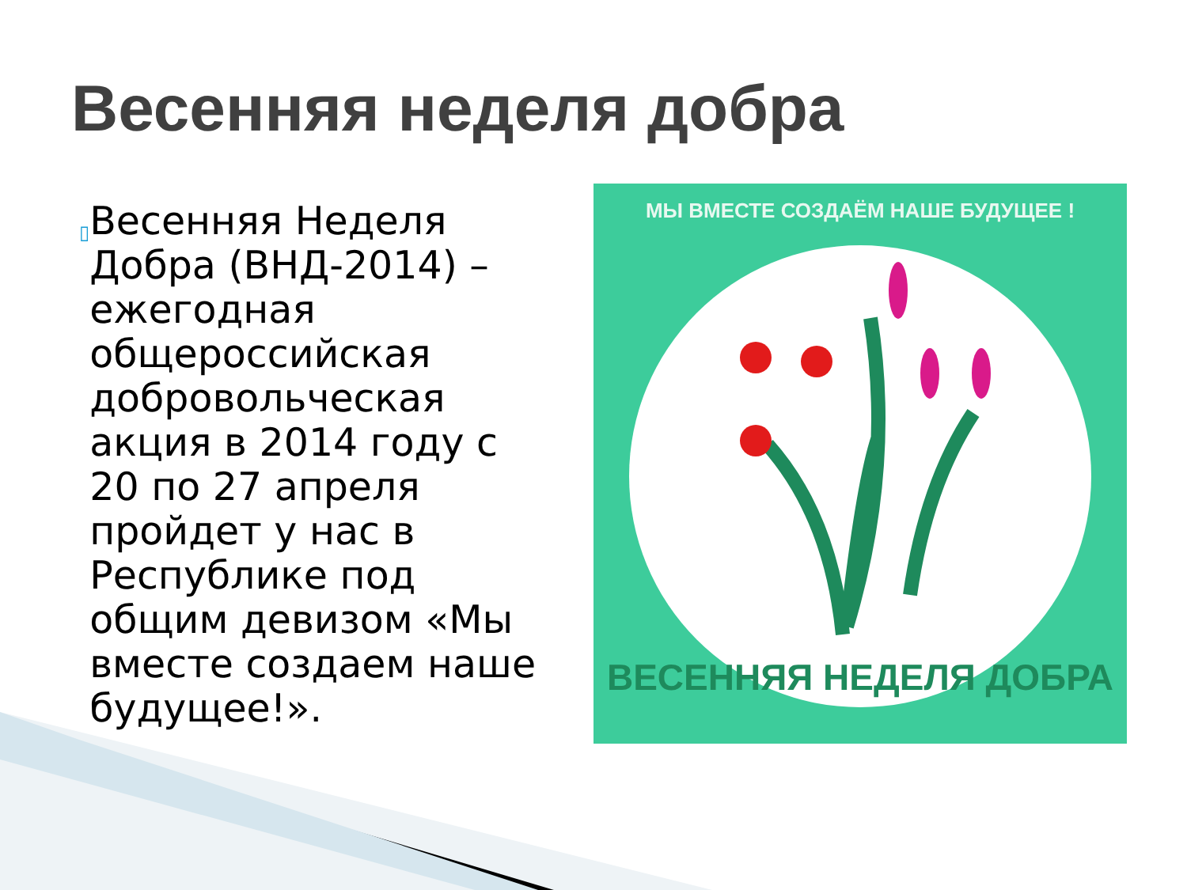Весенняя неделя добра
▯
Весенняя Неделя Добра (ВНД-2014) – ежегодная общероссийская добровольческая акция в 2014 году с 20 по 27 апреля пройдет у нас в Республике под общим девизом «Мы вместе создаем наше будущее!».
МЫ ВМЕСТЕ СОЗДАЁМ НАШЕ БУДУЩЕЕ !
ВЕСЕННЯЯ НЕДЕЛЯ ДОБРА